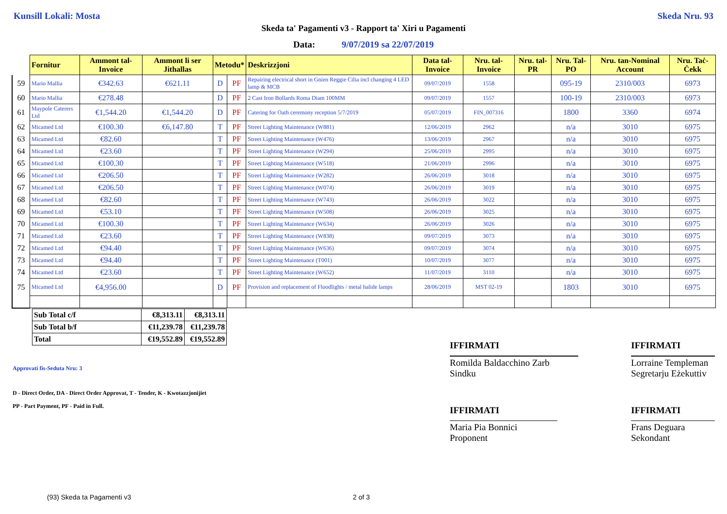Kunsill Lokali: Mosta Skeda Nru. 93
Skeda ta' Pagamenti v3 - Rapport ta' Xiri u Pagamenti
Data: 9/07/2019 sa 22/07/2019
| | Fornitur | Ammont tal-Invoice | Ammont li ser Jithallas | Metodu* | | Deskrizzjoni | Data tal-Invoice | Nru. tal-Invoice | Nru. tal-PR | Nru. Tal-PO | Nru. tan-Nominal Account | Nru. Taċ-Ċekk |
| --- | --- | --- | --- | --- | --- | --- | --- | --- | --- | --- | --- | --- |
| 59 | Mario Mallia | €342.63 | €621.11 | D | PF | Repairing electrical short in Gnien Reggie Cilia incl changing 4 LED lamp & MCB | 09/07/2019 | 1558 | | 095-19 | 2310/003 | 6973 |
| 60 | Mario Mallia | €278.48 | | D | PF | 2 Cast Iron Bollards Roma Diam 100MM | 09/07/2019 | 1557 | | 100-19 | 2310/003 | 6973 |
| 61 | Maypole Caterers Ltd | €1,544.20 | €1,544.20 | D | PF | Catering for Oath ceremony reception 5/7/2019 | 05/07/2019 | FIN_007316 | | 1800 | 3360 | 6974 |
| 62 | Micamed Ltd | €100.30 | €6,147.80 | T | PF | Street Lighting Maintenance (W881) | 12/06/2019 | 2962 | | n/a | 3010 | 6975 |
| 63 | Micamed Ltd | €82.60 | | T | PF | Street Lighting Maintenance (W476) | 13/06/2019 | 2967 | | n/a | 3010 | 6975 |
| 64 | Micamed Ltd | €23.60 | | T | PF | Street Lighting Maintenance (W294) | 25/06/2019 | 2995 | | n/a | 3010 | 6975 |
| 65 | Micamed Ltd | €100.30 | | T | PF | Street Lighting Maintenance (W518) | 21/06/2019 | 2996 | | n/a | 3010 | 6975 |
| 66 | Micamed Ltd | €206.50 | | T | PF | Street Lighting Maintenance (W282) | 26/06/2019 | 3018 | | n/a | 3010 | 6975 |
| 67 | Micamed Ltd | €206.50 | | T | PF | Street Lighting Maintenance (W074) | 26/06/2019 | 3019 | | n/a | 3010 | 6975 |
| 68 | Micamed Ltd | €82.60 | | T | PF | Street Lighting Maintenance (W743) | 26/06/2019 | 3022 | | n/a | 3010 | 6975 |
| 69 | Micamed Ltd | €53.10 | | T | PF | Street Lighting Maintenance (W508) | 26/06/2019 | 3025 | | n/a | 3010 | 6975 |
| 70 | Micamed Ltd | €100.30 | | T | PF | Street Lighting Maintenance (W634) | 26/06/2019 | 3026 | | n/a | 3010 | 6975 |
| 71 | Micamed Ltd | €23.60 | | T | PF | Street Lighting Maintenance (W838) | 09/07/2019 | 3073 | | n/a | 3010 | 6975 |
| 72 | Micamed Ltd | €94.40 | | T | PF | Street Lighting Maintenance (W636) | 09/07/2019 | 3074 | | n/a | 3010 | 6975 |
| 73 | Micamed Ltd | €94.40 | | T | PF | Street Lighting Maintenance (T001) | 10/07/2019 | 3077 | | n/a | 3010 | 6975 |
| 74 | Micamed Ltd | €23.60 | | T | PF | Street Lighting Maintenance (W652) | 11/07/2019 | 3110 | | n/a | 3010 | 6975 |
| 75 | Micamed Ltd | €4,956.00 | | D | PF | Provision and replacement of Floodlights / metal halide lamps | 28/06/2019 | MST 02-19 | | 1803 | 3010 | 6975 |
| Sub Total c/f | €8,313.11 | €8,313.11 |
| Sub Total b/f | €11,239.78 | €11,239.78 |
| Total | €19,552.89 | €19,552.89 |
Approvati fis-Seduta Nru: 3
D - Direct Order, DA - Direct Order Approvat, T - Tender, K - Kwotazzjonijiet
PP - Part Payment, PF - Paid in Full.
IFFIRMATI
Romilda Baldacchino Zarb
Sindku
IFFIRMATI
Lorraine Templeman
Segretarju Eżekuttiv
IFFIRMATI
Maria Pia Bonnici
Proponent
IFFIRMATI
Frans Deguara
Sekondant
(93) Skeda ta Pagamenti v3 2 of 3